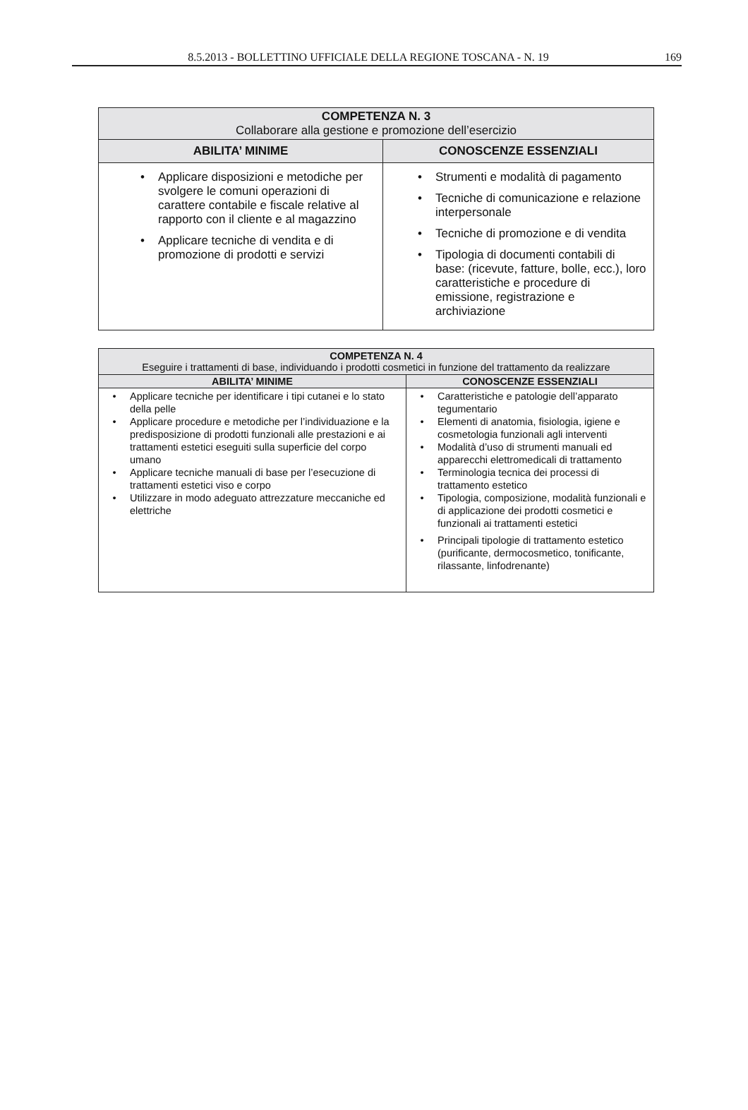8.5.2013 - BOLLETTINO UFFICIALE DELLA REGIONE TOSCANA - N. 19
169
| COMPETENZA N. 3 Collaborare alla gestione e promozione dell’esercizio | |
| --- | --- |
| ABILITA’ MINIME | CONOSCENZE ESSENZIALI |
| • Applicare disposizioni e metodiche per svolgere le comuni operazioni di carattere contabile e fiscale relative al rapporto con il cliente e al magazzino • Applicare tecniche di vendita e di promozione di prodotti e servizi | • Strumenti e modalità di pagamento • Tecniche di comunicazione e relazione interpersonale • Tecniche di promozione e di vendita • Tipologia di documenti contabili di base: (ricevute, fatture, bolle, ecc.), loro caratteristiche e procedure di emissione, registrazione e archiviazione |
| COMPETENZA N. 4 Eseguire i trattamenti di base, individuando i prodotti cosmetici in funzione del trattamento da realizzare | |
| --- | --- |
| ABILITA’ MINIME | CONOSCENZE ESSENZIALI |
| • Applicare tecniche per identificare i tipi cutanei e lo stato della pelle • Applicare procedure e metodiche per l’individuazione e la predisposizione di prodotti funzionali alle prestazioni e ai trattamenti estetici eseguiti sulla superficie del corpo umano • Applicare tecniche manuali di base per l’esecuzione di trattamenti estetici viso e corpo • Utilizzare in modo adeguato attrezzature meccaniche ed elettriche | • Caratteristiche e patologie dell’apparato tegumentario • Elementi di anatomia, fisiologia, igiene e cosmetologia funzionali agli interventi • Modalità d’uso di strumenti manuali ed apparecchi elettromedicali di trattamento • Terminologia tecnica dei processi di trattamento estetico • Tipologia, composizione, modalità funzionali e di applicazione dei prodotti cosmetici e funzionali ai trattamenti estetici • Principali tipologie di trattamento estetico (purificante, dermocosmetico, tonificante, rilassante, linfodrenante) |